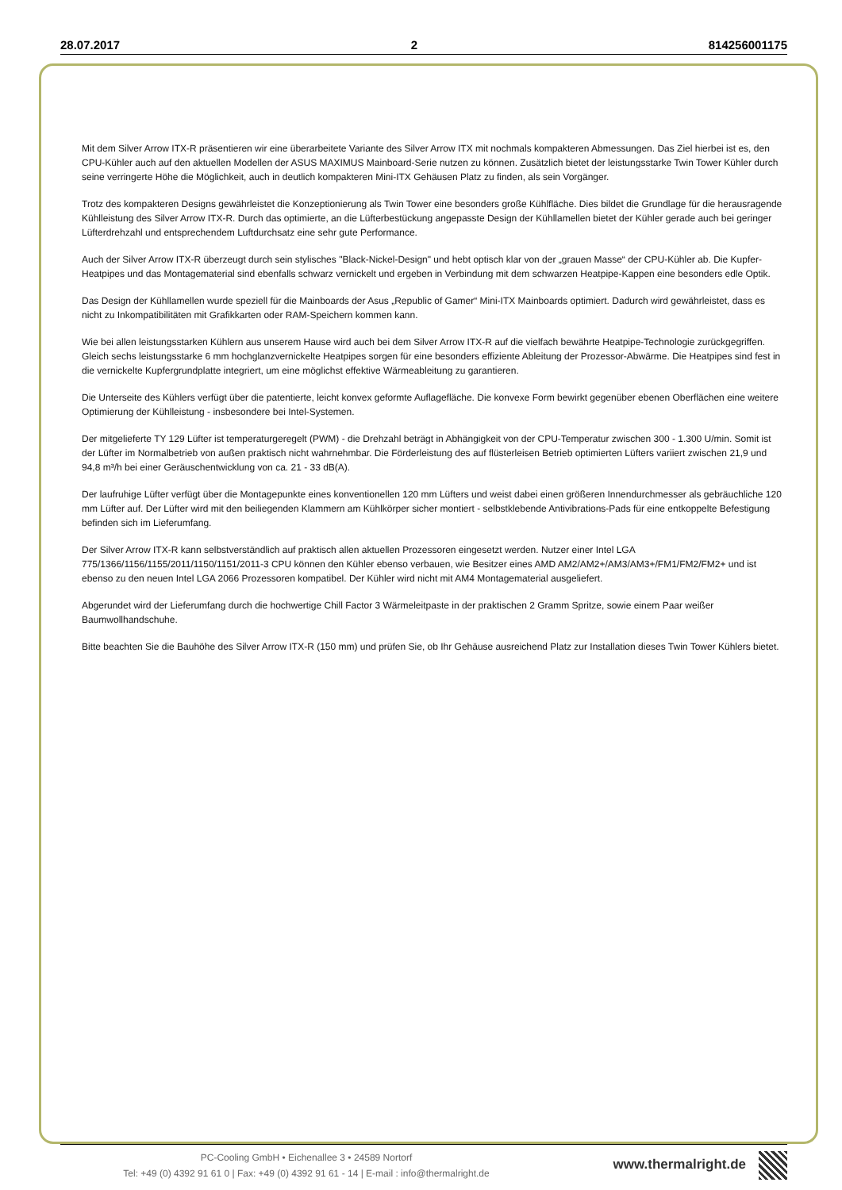28.07.2017 2 814256001175
Mit dem Silver Arrow ITX-R präsentieren wir eine überarbeitete Variante des Silver Arrow ITX mit nochmals kompakteren Abmessungen. Das Ziel hierbei ist es, den CPU-Kühler auch auf den aktuellen Modellen der ASUS MAXIMUS Mainboard-Serie nutzen zu können. Zusätzlich bietet der leistungsstarke Twin Tower Kühler durch seine verringerte Höhe die Möglichkeit, auch in deutlich kompakteren Mini-ITX Gehäusen Platz zu finden, als sein Vorgänger.
Trotz des kompakteren Designs gewährleistet die Konzeptionierung als Twin Tower eine besonders große Kühlfläche. Dies bildet die Grundlage für die herausragende Kühlleistung des Silver Arrow ITX-R. Durch das optimierte, an die Lüfterbestückung angepasste Design der Kühllamellen bietet der Kühler gerade auch bei geringer Lüfterdrehzahl und entsprechendem Luftdurchsatz eine sehr gute Performance.
Auch der Silver Arrow ITX-R überzeugt durch sein stylisches "Black-Nickel-Design" und hebt optisch klar von der „grauen Masse“ der CPU-Kühler ab. Die Kupfer- Heatpipes und das Montagematerial sind ebenfalls schwarz vernickelt und ergeben in Verbindung mit dem schwarzen Heatpipe-Kappen eine besonders edle Optik.
Das Design der Kühllamellen wurde speziell für die Mainboards der Asus „Republic of Gamer“ Mini-ITX Mainboards optimiert. Dadurch wird gewährleistet, dass es nicht zu Inkompatibilitäten mit Grafikkarten oder RAM-Speichern kommen kann.
Wie bei allen leistungsstarken Kühlern aus unserem Hause wird auch bei dem Silver Arrow ITX-R auf die vielfach bewährte Heatpipe-Technologie zurückgegriffen. Gleich sechs leistungsstarke 6 mm hochglanzvernickelte Heatpipes sorgen für eine besonders effiziente Ableitung der Prozessor-Abwärme. Die Heatpipes sind fest in die vernickelte Kupfergrundplatte integriert, um eine möglichst effektive Wärmeableitung zu garantieren.
Die Unterseite des Kühlers verfügt über die patentierte, leicht konvex geformte Auflagefläche. Die konvexe Form bewirkt gegenüber ebenen Oberflächen eine weitere Optimierung der Kühlleistung - insbesondere bei Intel-Systemen.
Der mitgelieferte TY 129 Lüfter ist temperaturgeregelt (PWM) - die Drehzahl beträgt in Abhängigkeit von der CPU-Temperatur zwischen 300 - 1.300 U/min. Somit ist der Lüfter im Normalbetrieb von außen praktisch nicht wahrnehmbar. Die Förderleistung des auf flüsterleisen Betrieb optimierten Lüfters variiert zwischen 21,9 und 94,8 m³/h bei einer Geräuschentwicklung von ca. 21 - 33 dB(A).
Der laufruhige Lüfter verfügt über die Montagepunkte eines konventionellen 120 mm Lüfters und weist dabei einen größeren Innendurchmesser als gebräuchliche 120 mm Lüfter auf. Der Lüfter wird mit den beiliegenden Klammern am Kühlkörper sicher montiert - selbstklebende Antivibrations-Pads für eine entkoppelte Befestigung befinden sich im Lieferumfang.
Der Silver Arrow ITX-R kann selbstverständlich auf praktisch allen aktuellen Prozessoren eingesetzt werden. Nutzer einer Intel LGA 775/1366/1156/1155/2011/1150/1151/2011-3 CPU können den Kühler ebenso verbauen, wie Besitzer eines AMD AM2/AM2+/AM3/AM3+/FM1/FM2/FM2+ und ist ebenso zu den neuen Intel LGA 2066 Prozessoren kompatibel. Der Kühler wird nicht mit AM4 Montagematerial ausgeliefert.
Abgerundet wird der Lieferumfang durch die hochwertige Chill Factor 3 Wärmeleitpaste in der praktischen 2 Gramm Spritze, sowie einem Paar weißer Baumwollhandschuhe.
Bitte beachten Sie die Bauhöhe des Silver Arrow ITX-R (150 mm) und prüfen Sie, ob Ihr Gehäuse ausreichend Platz zur Installation dieses Twin Tower Kühlers bietet.
PC-Cooling GmbH • Eichenallee 3 • 24589 Nortorf
Tel: +49 (0) 4392 91 61 0 | Fax: +49 (0) 4392 91 61 - 14 | E-mail : info@thermalright.de
www.thermalright.de